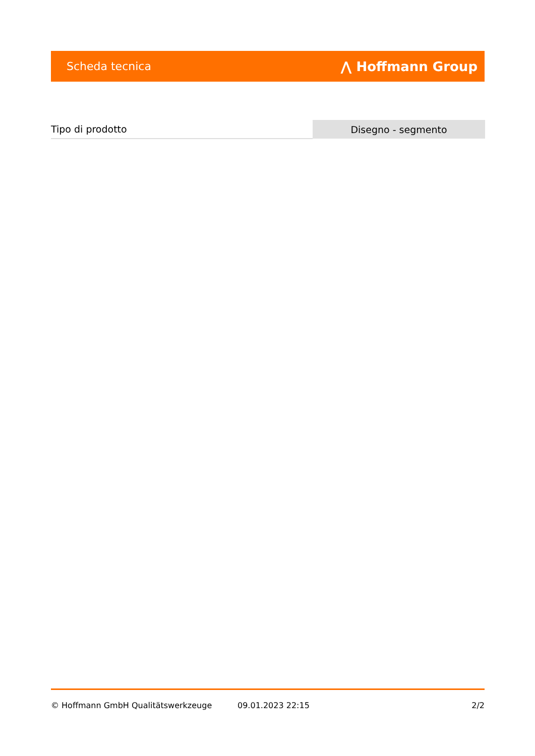Scheda tecnica ⋀ Hoffmann Group
| Tipo di prodotto | Disegno - segmento |
© Hoffmann GmbH Qualitätswerkzeuge 09.01.2023 22:15 2/2